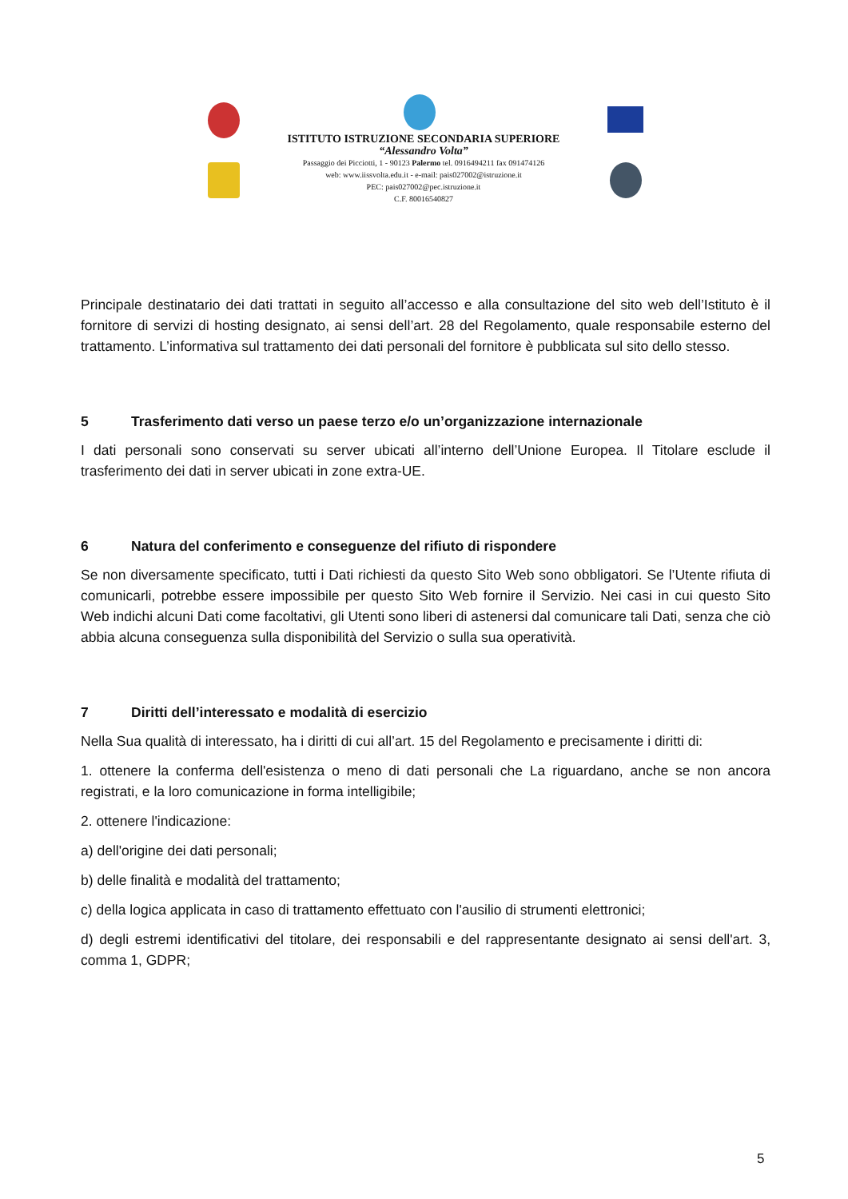ISTITUTO ISTRUZIONE SECONDARIA SUPERIORE
“Alessandro Volta”
Passaggio dei Picciotti, 1 - 90123 Palermo tel. 0916494211 fax 091474126
web: www.iissvolta.edu.it - e-mail: pais027002@istruzione.it
PEC: pais027002@pec.istruzione.it
C.F. 80016540827
Principale destinatario dei dati trattati in seguito all’accesso e alla consultazione del sito web dell’Istituto è il fornitore di servizi di hosting designato, ai sensi dell’art. 28 del Regolamento, quale responsabile esterno del trattamento. L’informativa sul trattamento dei dati personali del fornitore è pubblicata sul sito dello stesso.
5 Trasferimento dati verso un paese terzo e/o un’organizzazione internazionale
I dati personali sono conservati su server ubicati all’interno dell’Unione Europea. Il Titolare esclude il trasferimento dei dati in server ubicati in zone extra-UE.
6 Natura del conferimento e conseguenze del rifiuto di rispondere
Se non diversamente specificato, tutti i Dati richiesti da questo Sito Web sono obbligatori. Se l’Utente rifiuta di comunicarli, potrebbe essere impossibile per questo Sito Web fornire il Servizio. Nei casi in cui questo Sito Web indichi alcuni Dati come facoltativi, gli Utenti sono liberi di astenersi dal comunicare tali Dati, senza che ciò abbia alcuna conseguenza sulla disponibilità del Servizio o sulla sua operatività.
7 Diritti dell’interessato e modalità di esercizio
Nella Sua qualità di interessato, ha i diritti di cui all’art. 15 del Regolamento e precisamente i diritti di:
1. ottenere la conferma dell'esistenza o meno di dati personali che La riguardano, anche se non ancora registrati, e la loro comunicazione in forma intelligibile;
2. ottenere l'indicazione:
a) dell'origine dei dati personali;
b) delle finalità e modalità del trattamento;
c) della logica applicata in caso di trattamento effettuato con l'ausilio di strumenti elettronici;
d) degli estremi identificativi del titolare, dei responsabili e del rappresentante designato ai sensi dell'art. 3, comma 1, GDPR;
5